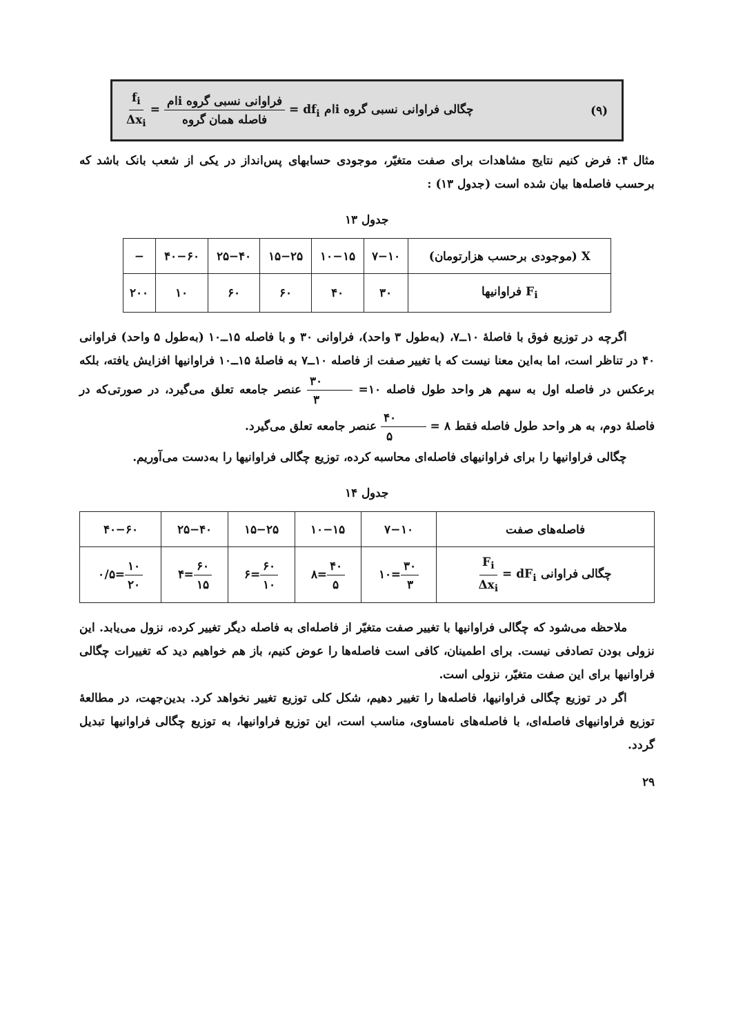(۹) چگالی فراوانی نسبی گروه iام df<sub>i</sub> = فراوانی نسبی گروه iام فاصله همان گروه = f<sub>i</sub> Δx<sub>i</sub>
مثال ۴: فرض کنیم نتایج مشاهدات برای صفت متغیّر، موجودی حسابهای پس‌انداز در یکی از شعب بانک باشد که برحسب فاصله‌ها بیان شده است (جدول ۱۳) :
جدول ۱۳
| X (موجودی برحسب هزارتومان) | ۷−۱۰ | ۱۰−۱۵ | ۱۵−۲۵ | ۲۵−۴۰ | ۴۰−۶۰ | − |
| F<sub>i</sub> فراوانیها | ۳۰ | ۴۰ | ۶۰ | ۶۰ | ۱۰ | ۲۰۰ |
اگرچه در توزیع فوق با فاصلهٔ ۱۰ــ۷، (به‌طول ۳ واحد)، فراوانی ۳۰ و با فاصله ۱۵ــ۱۰ (به‌طول ۵ واحد) فراوانی ۴۰ در تناظر است، اما به‌این معنا نیست که با تغییر صفت از فاصله ۱۰ــ۷ به فاصلهٔ ۱۵ــ۱۰ فراوانیها افزایش یافته، بلکه برعکس در فاصله اول به سهم هر واحد طول فاصله ۱۰= ۳۰ ۳ عنصر جامعه تعلق می‌گیرد، در صورتی‌که در فاصلهٔ دوم، به هر واحد طول فاصله فقط ۸ = ۴۰ ۵ عنصر جامعه تعلق می‌گیرد.
چگالی فراوانیها را برای فراوانیهای فاصله‌ای محاسبه کرده، توزیع چگالی فراوانیها را به‌دست می‌آوریم.
جدول ۱۴
| فاصله‌های صفت | ۷−۱۰ | ۱۰−۱۵ | ۱۵−۲۵ | ۲۵−۴۰ | ۴۰−۶۰ |
| چگالی فراوانی dF<sub>i</sub> = F<sub>i</sub> Δx<sub>i</sub> | ۳۰ ۳ =۱۰ | ۴۰ ۵ =۸ | ۶۰ ۱۰ =۶ | ۶۰ ۱۵ =۴ | ۱۰ ۲۰ =۰/۵ |
ملاحظه می‌شود که چگالی فراوانیها با تغییر صفت متغیّر از فاصله‌ای به فاصله دیگر تغییر کرده، نزول می‌یابد. این نزولی بودن تصادفی نیست. برای اطمینان، کافی است فاصله‌ها را عوض کنیم، باز هم خواهیم دید که تغییرات چگالی فراوانیها برای این صفت متغیّر، نزولی است.
اگر در توزیع چگالی فراوانیها، فاصله‌ها را تغییر دهیم، شکل کلی توزیع تغییر نخواهد کرد. بدین‌جهت، در مطالعهٔ توزیع فراوانیهای فاصله‌ای، با فاصله‌های نامساوی، مناسب است، این توزیع فراوانیها، به توزیع چگالی فراوانیها تبدیل گردد.
۲۹